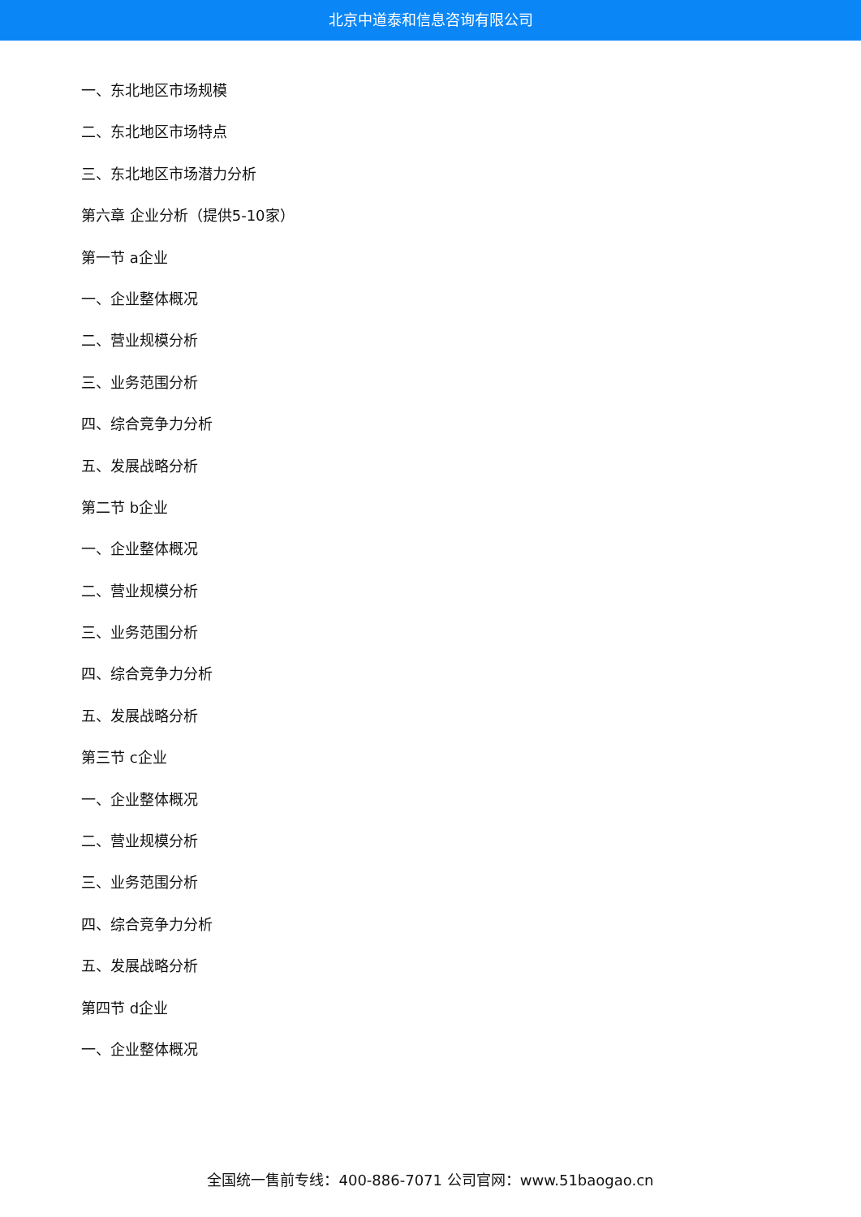北京中道泰和信息咨询有限公司
一、东北地区市场规模
二、东北地区市场特点
三、东北地区市场潜力分析
第六章 企业分析（提供5-10家）
第一节 a企业
一、企业整体概况
二、营业规模分析
三、业务范围分析
四、综合竞争力分析
五、发展战略分析
第二节 b企业
一、企业整体概况
二、营业规模分析
三、业务范围分析
四、综合竞争力分析
五、发展战略分析
第三节 c企业
一、企业整体概况
二、营业规模分析
三、业务范围分析
四、综合竞争力分析
五、发展战略分析
第四节 d企业
一、企业整体概况
全国统一售前专线：400-886-7071 公司官网：www.51baogao.cn